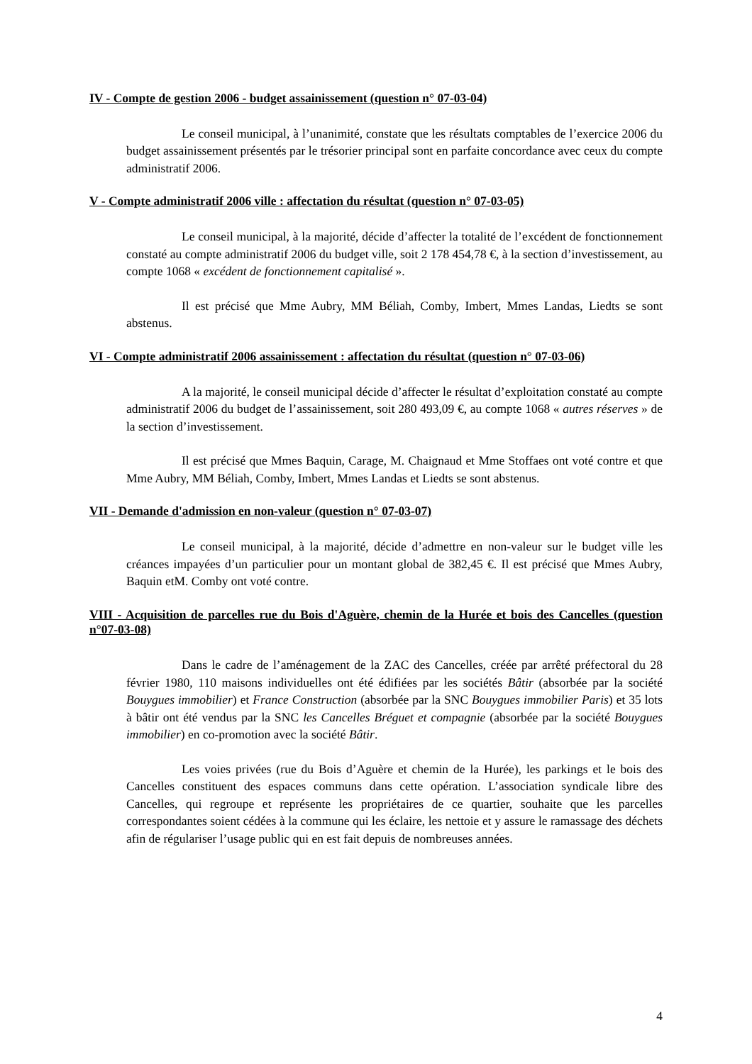IV - Compte de gestion 2006 - budget assainissement (question n° 07-03-04)
Le conseil municipal, à l’unanimité, constate que les résultats comptables de l’exercice 2006 du budget assainissement présentés par le trésorier principal sont en parfaite concordance avec ceux du compte administratif 2006.
V - Compte administratif 2006 ville : affectation du résultat (question n° 07-03-05)
Le conseil municipal, à la majorité, décide d’affecter la totalité de l’excédent de fonctionnement constaté au compte administratif 2006 du budget ville, soit 2 178 454,78 €, à la section d’investissement, au compte 1068 « excédent de fonctionnement capitalisé ».
Il est précisé que Mme Aubry, MM Béliah, Comby, Imbert, Mmes Landas, Liedts se sont abstenus.
VI - Compte administratif 2006 assainissement : affectation du résultat (question n° 07-03-06)
A la majorité, le conseil municipal décide d’affecter le résultat d’exploitation constaté au compte administratif 2006 du budget de l’assainissement, soit 280 493,09 €, au compte 1068 « autres réserves » de la section d’investissement.
Il est précisé que Mmes Baquin, Carage, M. Chaignaud et Mme Stoffaes ont voté contre et que Mme Aubry, MM Béliah, Comby, Imbert, Mmes Landas et Liedts se sont abstenus.
VII - Demande d'admission en non-valeur (question n° 07-03-07)
Le conseil municipal, à la majorité, décide d’admettre en non-valeur sur le budget ville les créances impayées d’un particulier pour un montant global de 382,45 €. Il est précisé que Mmes Aubry, Baquin etM. Comby ont voté contre.
VIII - Acquisition de parcelles rue du Bois d'Aguère, chemin de la Hurée et bois des Cancelles (question n°07-03-08)
Dans le cadre de l’aménagement de la ZAC des Cancelles, créée par arrêté préfectoral du 28 février 1980, 110 maisons individuelles ont été édifiées par les sociétés Bâtir (absorbée par la société Bouygues immobilier) et France Construction (absorbée par la SNC Bouygues immobilier Paris) et 35 lots à bâtir ont été vendus par la SNC les Cancelles Bréguet et compagnie (absorbée par la société Bouygues immobilier) en co-promotion avec la société Bâtir.
Les voies privées (rue du Bois d’Aguère et chemin de la Hurée), les parkings et le bois des Cancelles constituent des espaces communs dans cette opération. L’association syndicale libre des Cancelles, qui regroupe et représente les propriétaires de ce quartier, souhaite que les parcelles correspondantes soient cédées à la commune qui les éclaire, les nettoie et y assure le ramassage des déchets afin de régulariser l’usage public qui en est fait depuis de nombreuses années.
4